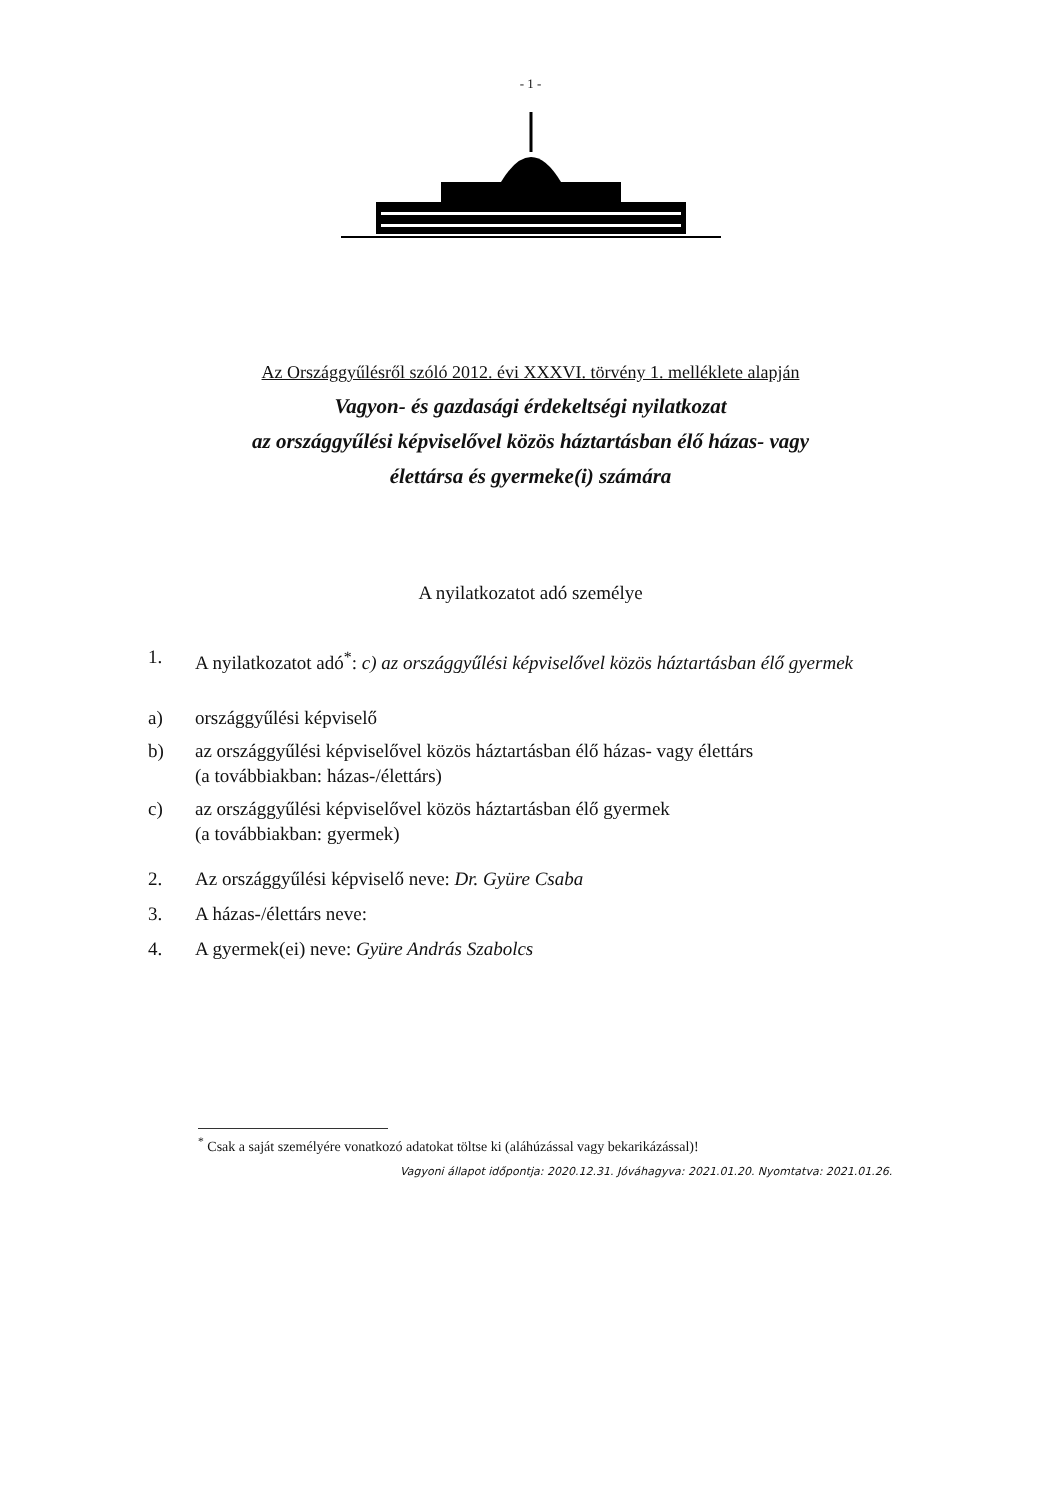- 1 -
Az Országgyűlésről szóló 2012. évi XXXVI. törvény 1. melléklete alapján
Vagyon- és gazdasági érdekeltségi nyilatkozat
az országgyűlési képviselővel közös háztartásban élő házas- vagy
élettársa és gyermeke(i) számára
A nyilatkozatot adó személye
1. A nyilatkozatot adó<sup>*</sup>: c) az országgyűlési képviselővel közös háztartásban élő gyermek
a) országgyűlési képviselő
b) az országgyűlési képviselővel közös háztartásban élő házas- vagy élettárs
(a továbbiakban: házas-/élettárs)
c) az országgyűlési képviselővel közös háztartásban élő gyermek
(a továbbiakban: gyermek)
2. Az országgyűlési képviselő neve: Dr. Gyüre Csaba
3. A házas-/élettárs neve:
4. A gyermek(ei) neve: Gyüre András Szabolcs
<sup>*</sup> Csak a saját személyére vonatkozó adatokat töltse ki (aláhúzással vagy bekarikázással)!
Vagyoni állapot időpontja: 2020.12.31. Jóváhagyva: 2021.01.20. Nyomtatva: 2021.01.26.